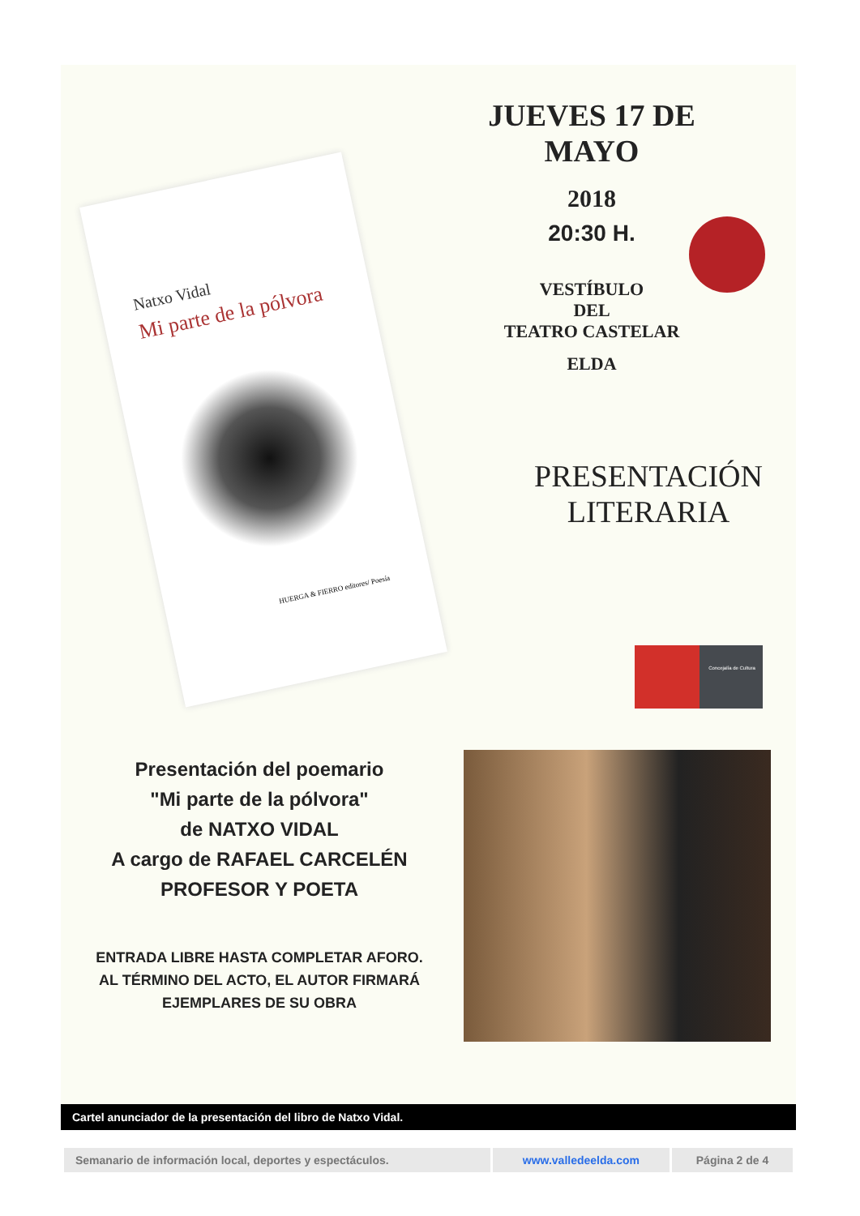JUEVES 17 DE MAYO
2018
20:30 H.
VESTÍBULO
DEL
TEATRO CASTELAR
ELDA
Natxo Vidal
Mi parte de la pólvora
HUERGA & FIERRO editores/ Poesía
PRESENTACIÓN
LITERARIA
Concejalía de Cultura
Presentación del poemario
"Mi parte de la pólvora"
de NATXO VIDAL
A cargo de RAFAEL CARCELÉN
PROFESOR Y POETA
ENTRADA LIBRE HASTA COMPLETAR AFORO.
AL TÉRMINO DEL ACTO, EL AUTOR FIRMARÁ EJEMPLARES DE SU OBRA
Cartel anunciador de la presentación del libro de Natxo Vidal.
| Semanario de información local, deportes y espectáculos. | www.valledeelda.com | Página 2 de 4 |